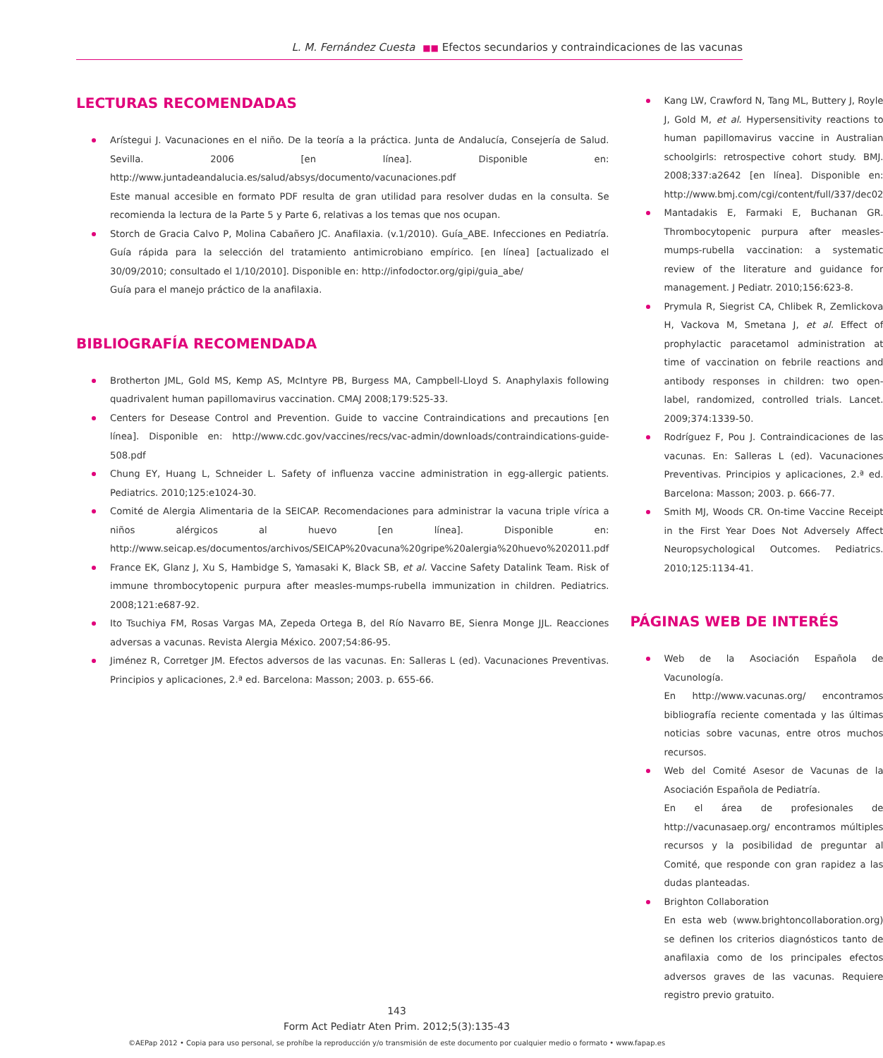L. M. Fernández Cuesta ■■ Efectos secundarios y contraindicaciones de las vacunas
LECTURAS RECOMENDADAS
Arístegui J. Vacunaciones en el niño. De la teoría a la práctica. Junta de Andalucía, Consejería de Salud. Sevilla. 2006 [en línea]. Disponible en: http://www.juntadeandalucia.es/salud/absys/documento/vacunaciones.pdf
Este manual accesible en formato PDF resulta de gran utilidad para resolver dudas en la consulta. Se recomienda la lectura de la Parte 5 y Parte 6, relativas a los temas que nos ocupan.
Storch de Gracia Calvo P, Molina Cabañero JC. Anafilaxia. (v.1/2010). Guía_ABE. Infecciones en Pediatría. Guía rápida para la selección del tratamiento antimicrobiano empírico. [en línea] [actualizado el 30/09/2010; consultado el 1/10/2010]. Disponible en: http://infodoctor.org/gipi/guia_abe/
Guía para el manejo práctico de la anafilaxia.
BIBLIOGRAFÍA RECOMENDADA
Brotherton JML, Gold MS, Kemp AS, McIntyre PB, Burgess MA, Campbell-Lloyd S. Anaphylaxis following quadrivalent human papillomavirus vaccination. CMAJ 2008;179:525-33.
Centers for Desease Control and Prevention. Guide to vaccine Contraindications and precautions [en línea]. Disponible en: http://www.cdc.gov/vaccines/recs/vac-admin/downloads/contraindications-guide-508.pdf
Chung EY, Huang L, Schneider L. Safety of influenza vaccine administration in egg-allergic patients. Pediatrics. 2010;125:e1024-30.
Comité de Alergia Alimentaria de la SEICAP. Recomendaciones para administrar la vacuna triple vírica a niños alérgicos al huevo [en línea]. Disponible en: http://www.seicap.es/documentos/archivos/SEICAP%20vacuna%20gripe%20alergia%20huevo%202011.pdf
France EK, Glanz J, Xu S, Hambidge S, Yamasaki K, Black SB, et al. Vaccine Safety Datalink Team. Risk of immune thrombocytopenic purpura after measles-mumps-rubella immunization in children. Pediatrics. 2008;121:e687-92.
Ito Tsuchiya FM, Rosas Vargas MA, Zepeda Ortega B, del Río Navarro BE, Sienra Monge JJL. Reacciones adversas a vacunas. Revista Alergia México. 2007;54:86-95.
Jiménez R, Corretger JM. Efectos adversos de las vacunas. En: Salleras L (ed). Vacunaciones Preventivas. Principios y aplicaciones, 2.ª ed. Barcelona: Masson; 2003. p. 655-66.
Kang LW, Crawford N, Tang ML, Buttery J, Royle J, Gold M, et al. Hypersensitivity reactions to human papillomavirus vaccine in Australian schoolgirls: retrospective cohort study. BMJ. 2008;337:a2642 [en línea]. Disponible en: http://www.bmj.com/cgi/content/full/337/dec02
Mantadakis E, Farmaki E, Buchanan GR. Thrombocytopenic purpura after measles-mumps-rubella vaccination: a systematic review of the literature and guidance for management. J Pediatr. 2010;156:623-8.
Prymula R, Siegrist CA, Chlibek R, Zemlickova H, Vackova M, Smetana J, et al. Effect of prophylactic paracetamol administration at time of vaccination on febrile reactions and antibody responses in children: two open-label, randomized, controlled trials. Lancet. 2009;374:1339-50.
Rodríguez F, Pou J. Contraindicaciones de las vacunas. En: Salleras L (ed). Vacunaciones Preventivas. Principios y aplicaciones, 2.ª ed. Barcelona: Masson; 2003. p. 666-77.
Smith MJ, Woods CR. On-time Vaccine Receipt in the First Year Does Not Adversely Affect Neuropsychological Outcomes. Pediatrics. 2010;125:1134-41.
PÁGINAS WEB DE INTERÉS
Web de la Asociación Española de Vacunología.
En http://www.vacunas.org/ encontramos bibliografía reciente comentada y las últimas noticias sobre vacunas, entre otros muchos recursos.
Web del Comité Asesor de Vacunas de la Asociación Española de Pediatría.
En el área de profesionales de http://vacunasaep.org/ encontramos múltiples recursos y la posibilidad de preguntar al Comité, que responde con gran rapidez a las dudas planteadas.
Brighton Collaboration
En esta web (www.brightoncollaboration.org) se definen los criterios diagnósticos tanto de anafilaxia como de los principales efectos adversos graves de las vacunas. Requiere registro previo gratuito.
143
Form Act Pediatr Aten Prim. 2012;5(3):135-43
©AEPap 2012 • Copia para uso personal, se prohíbe la reproducción y/o transmisión de este documento por cualquier medio o formato • www.fapap.es